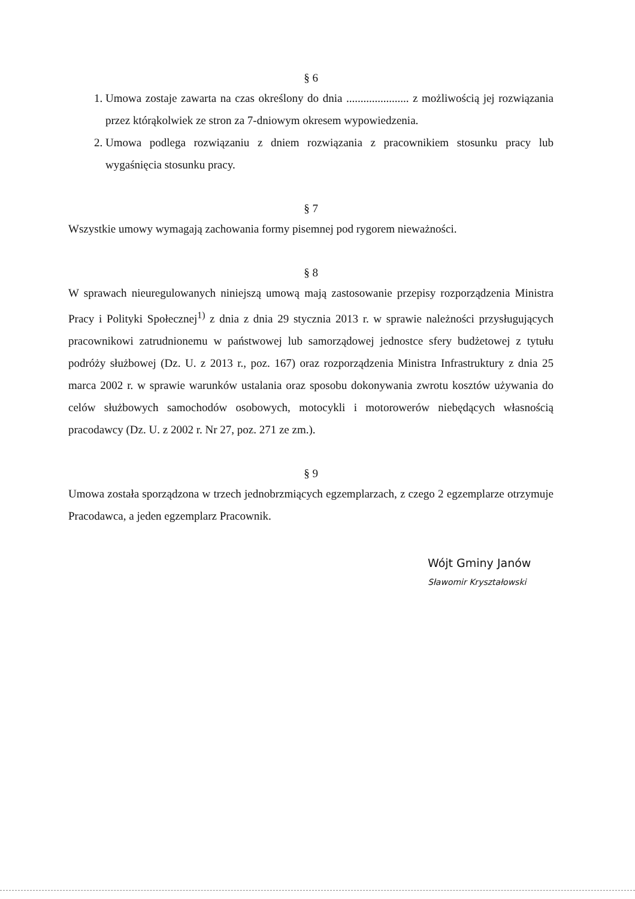§ 6
1. Umowa zostaje zawarta na czas określony do dnia ...................... z możliwością jej rozwiązania przez którąkolwiek ze stron za 7-dniowym okresem wypowiedzenia.
2. Umowa podlega rozwiązaniu z dniem rozwiązania z pracownikiem stosunku pracy lub wygaśnięcia stosunku pracy.
§ 7
Wszystkie umowy wymagają zachowania formy pisemnej pod rygorem nieważności.
§ 8
W sprawach nieuregulowanych niniejszą umową mają zastosowanie przepisy rozporządzenia Ministra Pracy i Polityki Społecznej<sup>1)</sup> z dnia z dnia 29 stycznia 2013 r. w sprawie należności przysługujących pracownikowi zatrudnionemu w państwowej lub samorządowej jednostce sfery budżetowej z tytułu podróży służbowej (Dz. U. z 2013 r., poz. 167) oraz rozporządzenia Ministra Infrastruktury z dnia 25 marca 2002 r. w sprawie warunków ustalania oraz sposobu dokonywania zwrotu kosztów używania do celów służbowych samochodów osobowych, motocykli i motorowerów niebędących własnością pracodawcy (Dz. U. z 2002 r. Nr 27, poz. 271 ze zm.).
§ 9
Umowa została sporządzona w trzech jednobrzmiących egzemplarzach, z czego 2 egzemplarze otrzymuje Pracodawca, a jeden egzemplarz Pracownik.
Wójt Gminy Janów
Sławomir Kryształowski